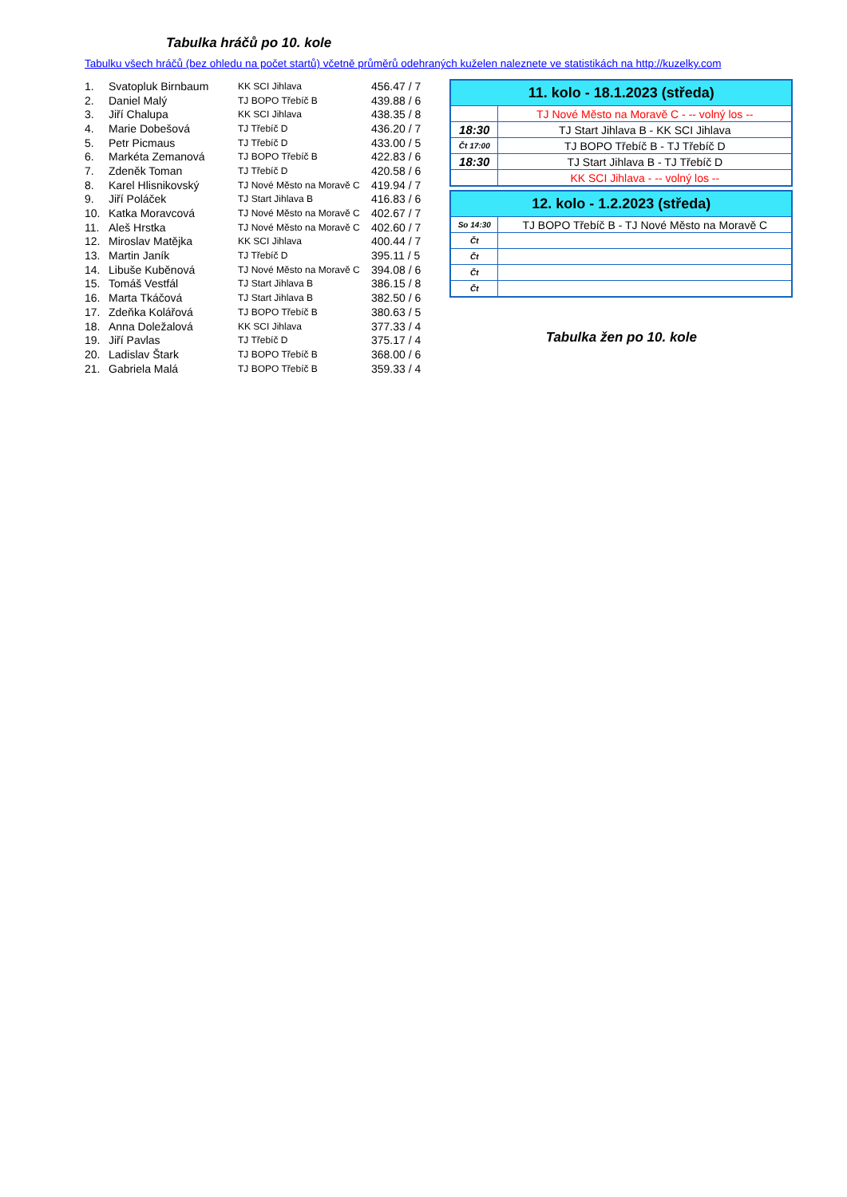Tabulka hráčů po 10. kole
Tabulku všech hráčů (bez ohledu na počet startů) včetně průměrů odehraných kuželen naleznete ve statistikách na http://kuzelky.com
| 1. | Svatopluk Birnbaum | KK SCI Jihlava | 456.47 / 7 |
| 2. | Daniel Malý | TJ BOPO Třebíč B | 439.88 / 6 |
| 3. | Jiří Chalupa | KK SCI Jihlava | 438.35 / 8 |
| 4. | Marie Dobešová | TJ Třebíč D | 436.20 / 7 |
| 5. | Petr Picmaus | TJ Třebíč D | 433.00 / 5 |
| 6. | Markéta Zemanová | TJ BOPO Třebíč B | 422.83 / 6 |
| 7. | Zdeněk Toman | TJ Třebíč D | 420.58 / 6 |
| 8. | Karel Hlisnikovský | TJ Nové Město na Moravě C | 419.94 / 7 |
| 9. | Jiří Poláček | TJ Start Jihlava B | 416.83 / 6 |
| 10. | Katka Moravcová | TJ Nové Město na Moravě C | 402.67 / 7 |
| 11. | Aleš Hrstka | TJ Nové Město na Moravě C | 402.60 / 7 |
| 12. | Miroslav Matějka | KK SCI Jihlava | 400.44 / 7 |
| 13. | Martin Janík | TJ Třebíč D | 395.11 / 5 |
| 14. | Libuše Kuběnová | TJ Nové Město na Moravě C | 394.08 / 6 |
| 15. | Tomáš Vestfál | TJ Start Jihlava B | 386.15 / 8 |
| 16. | Marta Tkáčová | TJ Start Jihlava B | 382.50 / 6 |
| 17. | Zdeňka Kolářová | TJ BOPO Třebíč B | 380.63 / 5 |
| 18. | Anna Doležalová | KK SCI Jihlava | 377.33 / 4 |
| 19. | Jiří Pavlas | TJ Třebíč D | 375.17 / 4 |
| 20. | Ladislav Štark | TJ BOPO Třebíč B | 368.00 / 6 |
| 21. | Gabriela Malá | TJ BOPO Třebíč B | 359.33 / 4 |
| 11. kolo - 18.1.2023 (středa) | |
| --- | --- |
| | TJ Nové Město na Moravě C - -- volný los -- |
| 18:30 | TJ Start Jihlava B - KK SCI Jihlava |
| Čt 17:00 | TJ BOPO Třebíč B - TJ Třebíč D |
| 18:30 | TJ Start Jihlava B - TJ Třebíč D |
| | KK SCI Jihlava - -- volný los -- |
| 12. kolo - 1.2.2023 (středa) | |
| --- | --- |
| So 14:30 | TJ BOPO Třebíč B - TJ Nové Město na Moravě C |
| Čt | |
| Čt | |
| Čt | |
| Čt | |
Tabulka žen po 10. kole